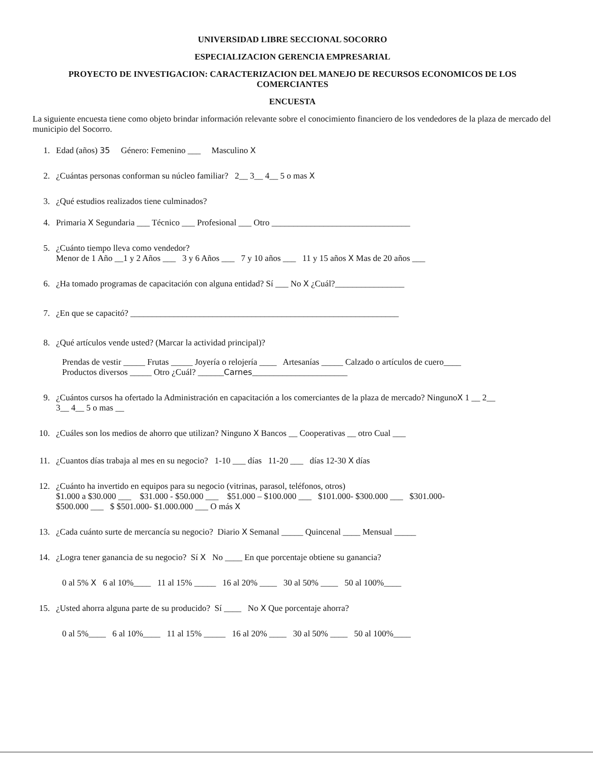UNIVERSIDAD LIBRE SECCIONAL SOCORRO
ESPECIALIZACION GERENCIA EMPRESARIAL
PROYECTO DE INVESTIGACION: CARACTERIZACION DEL MANEJO DE RECURSOS ECONOMICOS DE LOS COMERCIANTES
ENCUESTA
La siguiente encuesta tiene como objeto brindar información relevante sobre el conocimiento financiero de los vendedores de la plaza de mercado del municipio del Socorro.
1. Edad (años) 35 Género: Femenino ___ Masculino X
2. ¿Cuántas personas conforman su núcleo familiar? 2__ 3__ 4__ 5 o mas X
3. ¿Qué estudios realizados tiene culminados?
4. Primaria X Segundaria ___ Técnico ___ Profesional ___ Otro ________________________________
5. ¿Cuánto tiempo lleva como vendedor?
Menor de 1 Año __1 y 2 Años ___ 3 y 6 Años ___ 7 y 10 años ___ 11 y 15 años X Mas de 20 años ___
6. ¿Ha tomado programas de capacitación con alguna entidad? Sí ___ No X ¿Cuál?________________
7. ¿En que se capacitó? ______________________________________________________________
8. ¿Qué artículos vende usted? (Marcar la actividad principal)?
Prendas de vestir _____ Frutas _____ Joyería o relojería ____ Artesanías _____ Calzado o artículos de cuero____
Productos diversos _____ Otro ¿Cuál? ______Carnes______________________
9. ¿Cuántos cursos ha ofertado la Administración en capacitación a los comerciantes de la plaza de mercado? NingunoX 1 __ 2__
3__ 4__ 5 o mas __
10. ¿Cuáles son los medios de ahorro que utilizan? Ninguno X Bancos __ Cooperativas __ otro Cual ___
11. ¿Cuantos días trabaja al mes en su negocio? 1-10 ___ días 11-20 ___ días 12-30 X días
12. ¿Cuánto ha invertido en equipos para su negocio (vitrinas, parasol, teléfonos, otros)
$1.000 a $30.000 ___ $31.000 - $50.000 ___ $51.000 – $100.000 ___ $101.000- $300.000 ___ $301.000-
$500.000 ___ $ $501.000- $1.000.000 ___ O más X
13. ¿Cada cuánto surte de mercancía su negocio? Diario X Semanal _____ Quincenal ____ Mensual _____
14. ¿Logra tener ganancia de su negocio? Sí X No ____ En que porcentaje obtiene su ganancia?
0 al 5% X 6 al 10%____ 11 al 15% _____ 16 al 20% ____ 30 al 50% ____ 50 al 100%____
15. ¿Usted ahorra alguna parte de su producido? Sí ____ No X Que porcentaje ahorra?
0 al 5%____ 6 al 10%____ 11 al 15% _____ 16 al 20% ____ 30 al 50% ____ 50 al 100%____